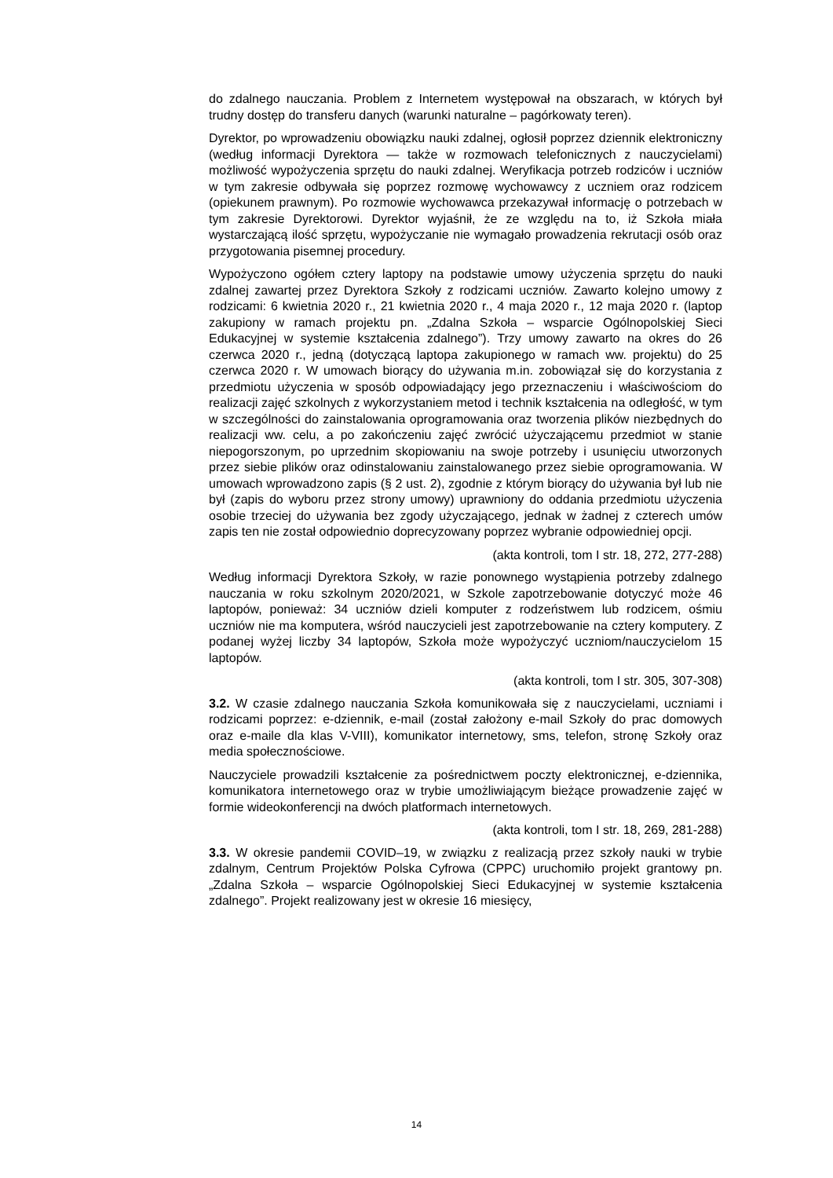do zdalnego nauczania. Problem z Internetem występował na obszarach, w których był trudny dostęp do transferu danych (warunki naturalne – pagórkowaty teren).
Dyrektor, po wprowadzeniu obowiązku nauki zdalnej, ogłosił poprzez dziennik elektroniczny (według informacji Dyrektora — także w rozmowach telefonicznych z nauczycielami) możliwość wypożyczenia sprzętu do nauki zdalnej. Weryfikacja potrzeb rodziców i uczniów w tym zakresie odbywała się poprzez rozmowę wychowawcy z uczniem oraz rodzicem (opiekunem prawnym). Po rozmowie wychowawca przekazywał informację o potrzebach w tym zakresie Dyrektorowi. Dyrektor wyjaśnił, że ze względu na to, iż Szkoła miała wystarczającą ilość sprzętu, wypożyczanie nie wymagało prowadzenia rekrutacji osób oraz przygotowania pisemnej procedury.
Wypożyczono ogółem cztery laptopy na podstawie umowy użyczenia sprzętu do nauki zdalnej zawartej przez Dyrektora Szkoły z rodzicami uczniów. Zawarto kolejno umowy z rodzicami: 6 kwietnia 2020 r., 21 kwietnia 2020 r., 4 maja 2020 r., 12 maja 2020 r. (laptop zakupiony w ramach projektu pn. „Zdalna Szkoła – wsparcie Ogólnopolskiej Sieci Edukacyjnej w systemie kształcenia zdalnego”). Trzy umowy zawarto na okres do 26 czerwca 2020 r., jedną (dotyczącą laptopa zakupionego w ramach ww. projektu) do 25 czerwca 2020 r. W umowach biorący do używania m.in. zobowiązał się do korzystania z przedmiotu użyczenia w sposób odpowiadający jego przeznaczeniu i właściwościom do realizacji zajęć szkolnych z wykorzystaniem metod i technik kształcenia na odległość, w tym w szczególności do zainstalowania oprogramowania oraz tworzenia plików niezbędnych do realizacji ww. celu, a po zakończeniu zajęć zwrócić użyczającemu przedmiot w stanie niepogorszonym, po uprzednim skopiowaniu na swoje potrzeby i usunięciu utworzonych przez siebie plików oraz odinstalowaniu zainstalowanego przez siebie oprogramowania. W umowach wprowadzono zapis (§ 2 ust. 2), zgodnie z którym biorący do używania był lub nie był (zapis do wyboru przez strony umowy) uprawniony do oddania przedmiotu użyczenia osobie trzeciej do używania bez zgody użyczającego, jednak w żadnej z czterech umów zapis ten nie został odpowiednio doprecyzowany poprzez wybranie odpowiedniej opcji.
(akta kontroli, tom I str. 18, 272, 277-288)
Według informacji Dyrektora Szkoły, w razie ponownego wystąpienia potrzeby zdalnego nauczania w roku szkolnym 2020/2021, w Szkole zapotrzebowanie dotyczyć może 46 laptopów, ponieważ: 34 uczniów dzieli komputer z rodzeństwem lub rodzicem, ośmiu uczniów nie ma komputera, wśród nauczycieli jest zapotrzebowanie na cztery komputery. Z podanej wyżej liczby 34 laptopów, Szkoła może wypożyczyć uczniom/nauczycielom 15 laptopów.
(akta kontroli, tom I str. 305, 307-308)
3.2. W czasie zdalnego nauczania Szkoła komunikowała się z nauczycielami, uczniami i rodzicami poprzez: e-dziennik, e-mail (został założony e-mail Szkoły do prac domowych oraz e-maile dla klas V-VIII), komunikator internetowy, sms, telefon, stronę Szkoły oraz media społecznościowe.
Nauczyciele prowadzili kształcenie za pośrednictwem poczty elektronicznej, e-dziennika, komunikatora internetowego oraz w trybie umożliwiającym bieżące prowadzenie zajęć w formie wideokonferencji na dwóch platformach internetowych.
(akta kontroli, tom I str. 18, 269, 281-288)
3.3. W okresie pandemii COVID–19, w związku z realizacją przez szkoły nauki w trybie zdalnym, Centrum Projektów Polska Cyfrowa (CPPC) uruchomiło projekt grantowy pn. „Zdalna Szkoła – wsparcie Ogólnopolskiej Sieci Edukacyjnej w systemie kształcenia zdalnego”. Projekt realizowany jest w okresie 16 miesięcy,
14